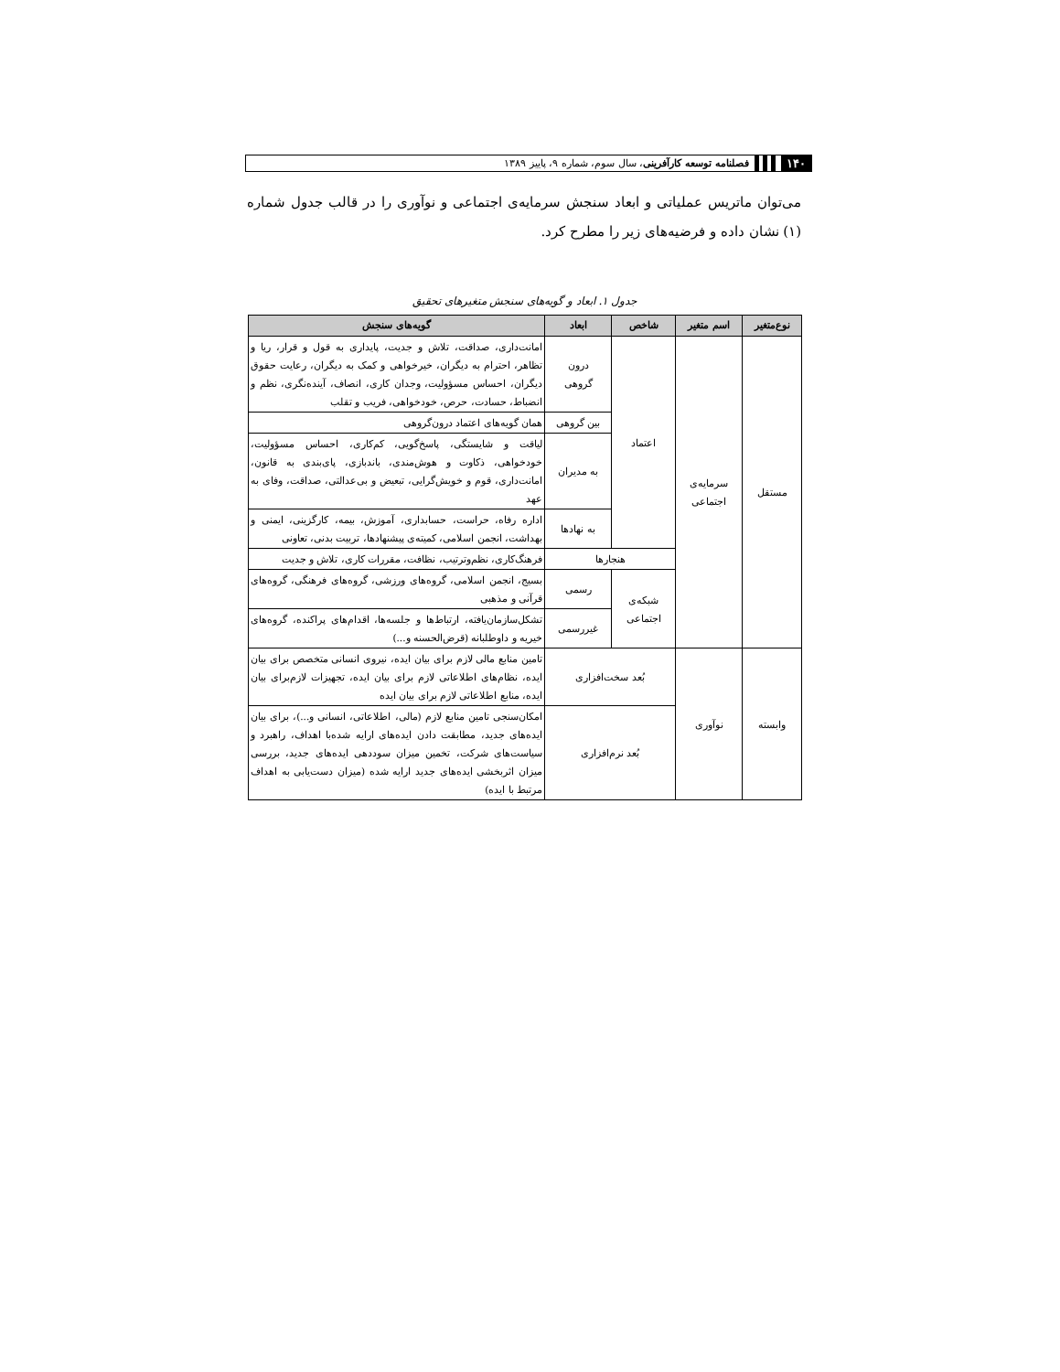۱۴۰
فصلنامه توسعه کارآفرینی، سال سوم، شماره ۹، پاییز ۱۳۸۹
می‌توان ماتریس عملیاتی و ابعاد سنجش سرمایه‌ی اجتماعی و نوآوری را در قالب جدول شماره (۱) نشان داده و فرضیه‌های زیر را مطرح کرد.
جدول ۱. ابعاد و گویه‌های سنجش متغیرهای تحقیق
| نوع‌متغیر | اسم متغیر | شاخص | ابعاد | گویه‌های سنجش |
| --- | --- | --- | --- | --- |
| مستقل | سرمایه‌ی اجتماعی | اعتماد | درون گروهی | امانت‌داری، صداقت، تلاش و جدیت، پایداری به قول و قرار، ریا و تظاهر، احترام به دیگران، خیرخواهی و کمک به دیگران، رعایت حقوق دیگران، احساس مسؤولیت، وجدان کاری، انصاف، آینده‌نگری، نظم و انضباط، حسادت، حرص، خودخواهی، فریب و تقلب |
| | | | بین گروهی | همان گویه‌های اعتماد درون‌گروهی |
| | | | به مدیران | لیاقت و شایستگی، پاسخ‌گویی، کم‌کاری، احساس مسؤولیت، خودخواهی، ذکاوت و هوش‌مندی، باندبازی، پای‌بندی به قانون، امانت‌داری، قوم و خویش‌گرایی، تبعیض و بی‌عدالتی، صداقت، وفای به عهد |
| | | | به نهادها | اداره رفاه، حراست، حسابداری، آموزش، بیمه، کارگزینی، ایمنی و بهداشت، انجمن اسلامی، کمیته‌ی پیشنهادها، تربیت بدنی، تعاونی |
| | | هنجارها | | فرهنگ‌کاری، نظم‌وترتیب، نظافت، مقررات کاری، تلاش و جدیت |
| | | شبکه‌ی اجتماعی | رسمی | بسیج، انجمن اسلامی، گروه‌های ورزشی، گروه‌های فرهنگی، گروه‌های قرآنی و مذهبی |
| | | | غیررسمی | تشکل‌سازمان‌یافته، ارتباط‌ها و جلسه‌ها، اقدام‌های پراکنده، گروه‌های خیریه و داوطلبانه (قرض‌الحسنه و...) |
| وابسته | نوآوری | بُعد سخت‌افزاری | | تامین منابع مالی لازم برای بیان ایده، نیروی انسانی متخصص برای بیان ایده، نظام‌های اطلاعاتی لازم برای بیان ایده، تجهیزات لازم‌برای بیان ایده، منابع اطلاعاتی لازم برای بیان ایده |
| | | بُعد نرم‌افزاری | | امکان‌سنجی تامین منابع لازم (مالی، اطلاعاتی، انسانی و...)، برای بیان ایده‌های جدید، مطابقت دادن ایده‌های ارایه شده‌با اهداف، راهبرد و سیاست‌های شرکت، تخمین میزان سوددهی ایده‌های جدید، بررسی میزان اثربخشی ایده‌های جدید ارایه شده (میزان دست‌یابی به اهداف مرتبط با ایده) |